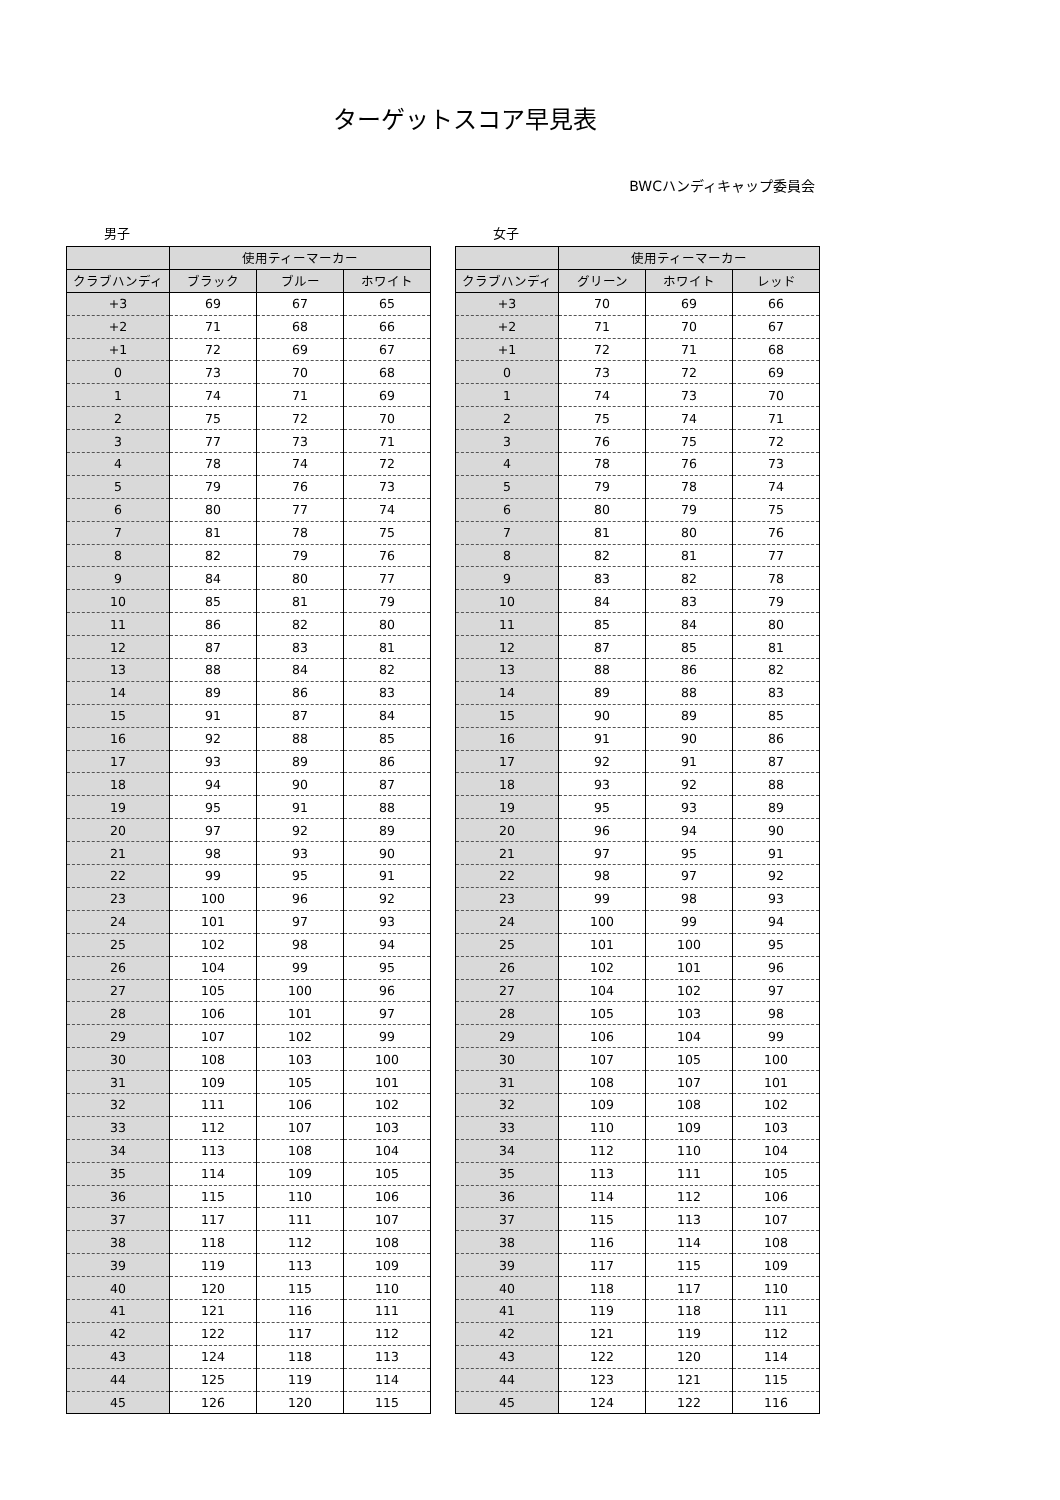ターゲットスコア早見表
BWCハンディキャップ委員会
男子
| | 使用ティーマーカー | | |
| --- | --- | --- | --- |
| クラブハンディ | ブラック | ブルー | ホワイト |
| +3 | 69 | 67 | 65 |
| +2 | 71 | 68 | 66 |
| +1 | 72 | 69 | 67 |
| 0 | 73 | 70 | 68 |
| 1 | 74 | 71 | 69 |
| 2 | 75 | 72 | 70 |
| 3 | 77 | 73 | 71 |
| 4 | 78 | 74 | 72 |
| 5 | 79 | 76 | 73 |
| 6 | 80 | 77 | 74 |
| 7 | 81 | 78 | 75 |
| 8 | 82 | 79 | 76 |
| 9 | 84 | 80 | 77 |
| 10 | 85 | 81 | 79 |
| 11 | 86 | 82 | 80 |
| 12 | 87 | 83 | 81 |
| 13 | 88 | 84 | 82 |
| 14 | 89 | 86 | 83 |
| 15 | 91 | 87 | 84 |
| 16 | 92 | 88 | 85 |
| 17 | 93 | 89 | 86 |
| 18 | 94 | 90 | 87 |
| 19 | 95 | 91 | 88 |
| 20 | 97 | 92 | 89 |
| 21 | 98 | 93 | 90 |
| 22 | 99 | 95 | 91 |
| 23 | 100 | 96 | 92 |
| 24 | 101 | 97 | 93 |
| 25 | 102 | 98 | 94 |
| 26 | 104 | 99 | 95 |
| 27 | 105 | 100 | 96 |
| 28 | 106 | 101 | 97 |
| 29 | 107 | 102 | 99 |
| 30 | 108 | 103 | 100 |
| 31 | 109 | 105 | 101 |
| 32 | 111 | 106 | 102 |
| 33 | 112 | 107 | 103 |
| 34 | 113 | 108 | 104 |
| 35 | 114 | 109 | 105 |
| 36 | 115 | 110 | 106 |
| 37 | 117 | 111 | 107 |
| 38 | 118 | 112 | 108 |
| 39 | 119 | 113 | 109 |
| 40 | 120 | 115 | 110 |
| 41 | 121 | 116 | 111 |
| 42 | 122 | 117 | 112 |
| 43 | 124 | 118 | 113 |
| 44 | 125 | 119 | 114 |
| 45 | 126 | 120 | 115 |
女子
| | 使用ティーマーカー | | |
| --- | --- | --- | --- |
| クラブハンディ | グリーン | ホワイト | レッド |
| +3 | 70 | 69 | 66 |
| +2 | 71 | 70 | 67 |
| +1 | 72 | 71 | 68 |
| 0 | 73 | 72 | 69 |
| 1 | 74 | 73 | 70 |
| 2 | 75 | 74 | 71 |
| 3 | 76 | 75 | 72 |
| 4 | 78 | 76 | 73 |
| 5 | 79 | 78 | 74 |
| 6 | 80 | 79 | 75 |
| 7 | 81 | 80 | 76 |
| 8 | 82 | 81 | 77 |
| 9 | 83 | 82 | 78 |
| 10 | 84 | 83 | 79 |
| 11 | 85 | 84 | 80 |
| 12 | 87 | 85 | 81 |
| 13 | 88 | 86 | 82 |
| 14 | 89 | 88 | 83 |
| 15 | 90 | 89 | 85 |
| 16 | 91 | 90 | 86 |
| 17 | 92 | 91 | 87 |
| 18 | 93 | 92 | 88 |
| 19 | 95 | 93 | 89 |
| 20 | 96 | 94 | 90 |
| 21 | 97 | 95 | 91 |
| 22 | 98 | 97 | 92 |
| 23 | 99 | 98 | 93 |
| 24 | 100 | 99 | 94 |
| 25 | 101 | 100 | 95 |
| 26 | 102 | 101 | 96 |
| 27 | 104 | 102 | 97 |
| 28 | 105 | 103 | 98 |
| 29 | 106 | 104 | 99 |
| 30 | 107 | 105 | 100 |
| 31 | 108 | 107 | 101 |
| 32 | 109 | 108 | 102 |
| 33 | 110 | 109 | 103 |
| 34 | 112 | 110 | 104 |
| 35 | 113 | 111 | 105 |
| 36 | 114 | 112 | 106 |
| 37 | 115 | 113 | 107 |
| 38 | 116 | 114 | 108 |
| 39 | 117 | 115 | 109 |
| 40 | 118 | 117 | 110 |
| 41 | 119 | 118 | 111 |
| 42 | 121 | 119 | 112 |
| 43 | 122 | 120 | 114 |
| 44 | 123 | 121 | 115 |
| 45 | 124 | 122 | 116 |